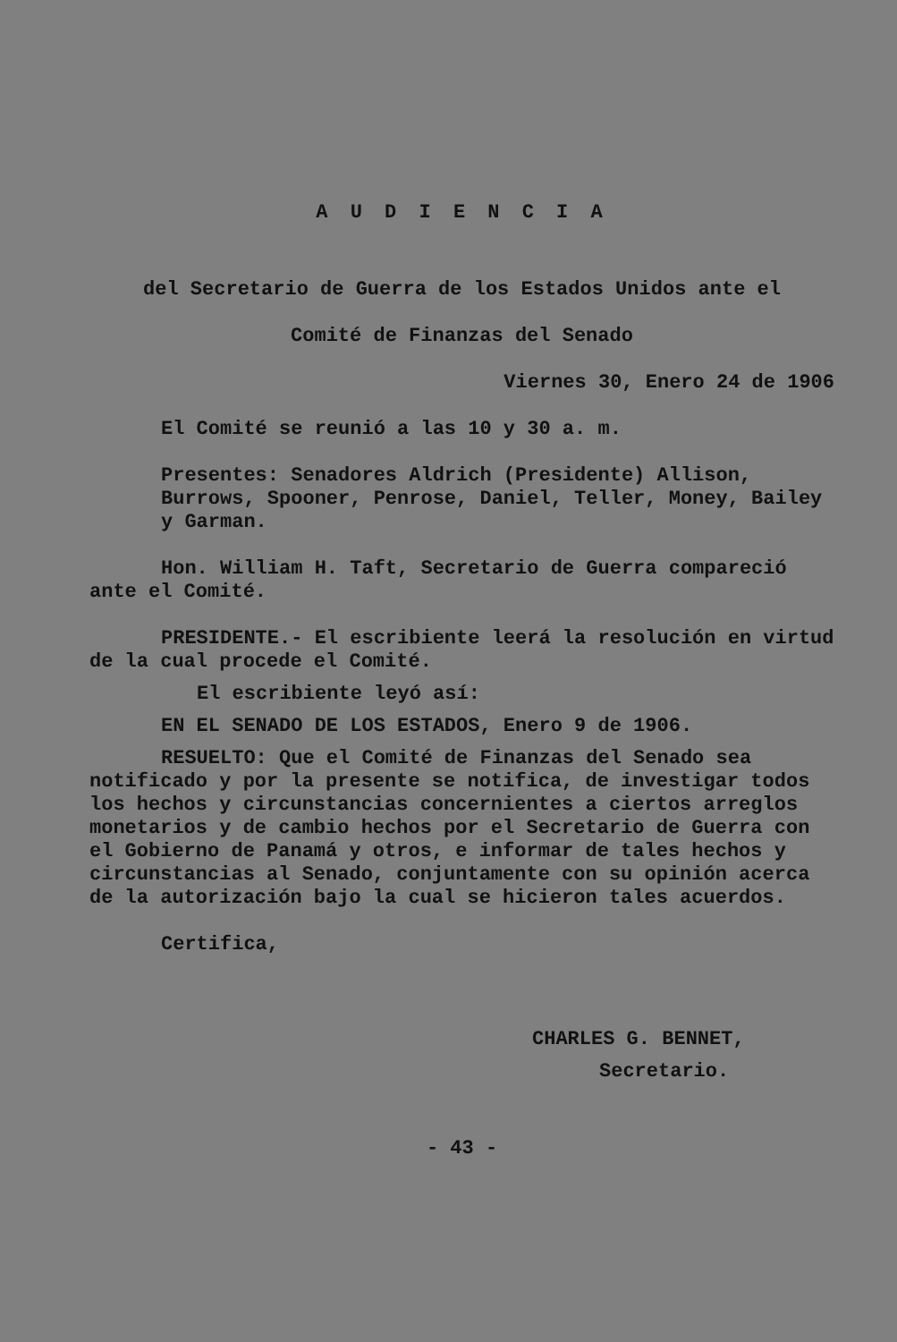A U D I E N C I A
del Secretario de Guerra de los Estados Unidos ante el
Comité de Finanzas del Senado
Viernes 30, Enero 24 de 1906
El Comité se reunió a las 10 y 30 a. m.
Presentes: Senadores Aldrich (Presidente) Allison, Burrows, Spooner, Penrose, Daniel, Teller, Money, Bailey y Garman.
Hon. William H. Taft, Secretario de Guerra compareció ante el Comité.
PRESIDENTE.- El escribiente leerá la resolución en virtud de la cual procede el Comité.
El escribiente leyó así:
EN EL SENADO DE LOS ESTADOS, Enero 9 de 1906.
RESUELTO: Que el Comité de Finanzas del Senado sea notificado y por la presente se notifica, de investigar todos los hechos y circunstancias concernientes a ciertos arreglos monetarios y de cambio hechos por el Secretario de Guerra con el Gobierno de Panamá y otros, e informar de tales hechos y circunstancias al Senado, conjuntamente con su opinión acerca de la autorización bajo la cual se hicieron tales acuerdos.
Certifica,
CHARLES G. BENNET,
Secretario.
- 43 -